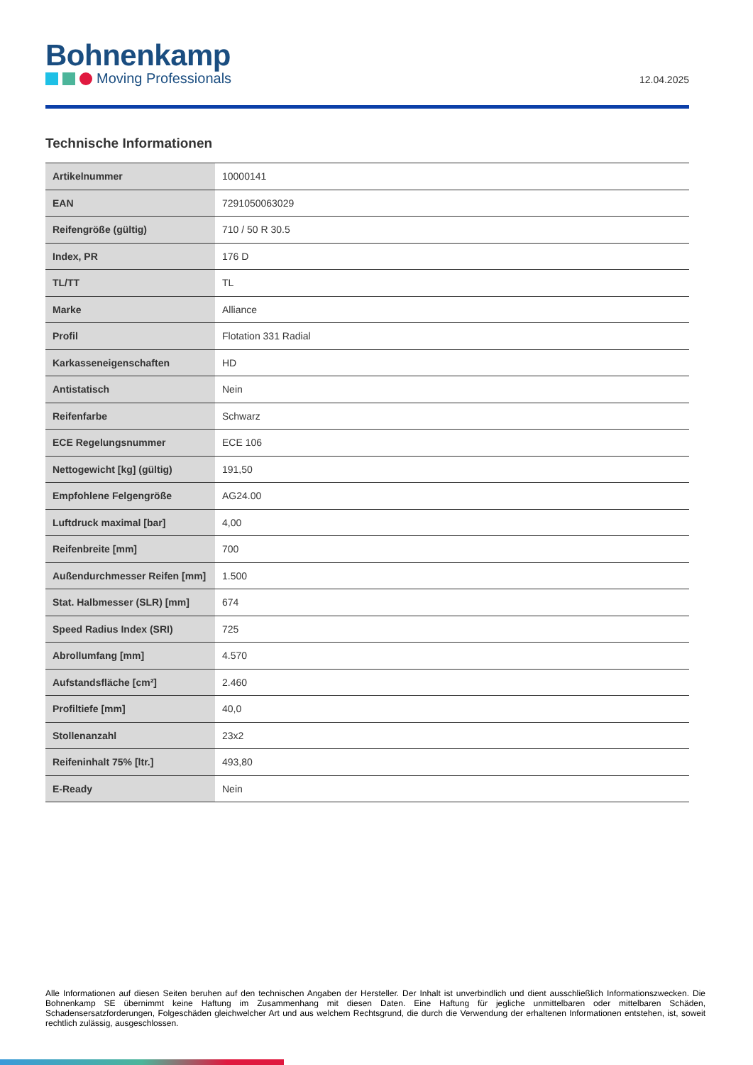Bohnenkamp
Moving Professionals
12.04.2025
Technische Informationen
| Artikelnummer | 10000141 |
| EAN | 7291050063029 |
| Reifengröße (gültig) | 710 / 50 R 30.5 |
| Index, PR | 176 D |
| TL/TT | TL |
| Marke | Alliance |
| Profil | Flotation 331 Radial |
| Karkasseneigenschaften | HD |
| Antistatisch | Nein |
| Reifenfarbe | Schwarz |
| ECE Regelungsnummer | ECE 106 |
| Nettogewicht [kg] (gültig) | 191,50 |
| Empfohlene Felgengröße | AG24.00 |
| Luftdruck maximal [bar] | 4,00 |
| Reifenbreite [mm] | 700 |
| Außendurchmesser Reifen [mm] | 1.500 |
| Stat. Halbmesser (SLR) [mm] | 674 |
| Speed Radius Index (SRI) | 725 |
| Abrollumfang [mm] | 4.570 |
| Aufstandsfläche [cm²] | 2.460 |
| Profiltiefe [mm] | 40,0 |
| Stollenanzahl | 23x2 |
| Reifeninhalt 75% [ltr.] | 493,80 |
| E-Ready | Nein |
Alle Informationen auf diesen Seiten beruhen auf den technischen Angaben der Hersteller. Der Inhalt ist unverbindlich und dient ausschließlich Informationszwecken. Die Bohnenkamp SE übernimmt keine Haftung im Zusammenhang mit diesen Daten. Eine Haftung für jegliche unmittelbaren oder mittelbaren Schäden, Schadensersatzforderungen, Folgeschäden gleichwelcher Art und aus welchem Rechtsgrund, die durch die Verwendung der erhaltenen Informationen entstehen, ist, soweit rechtlich zulässig, ausgeschlossen.